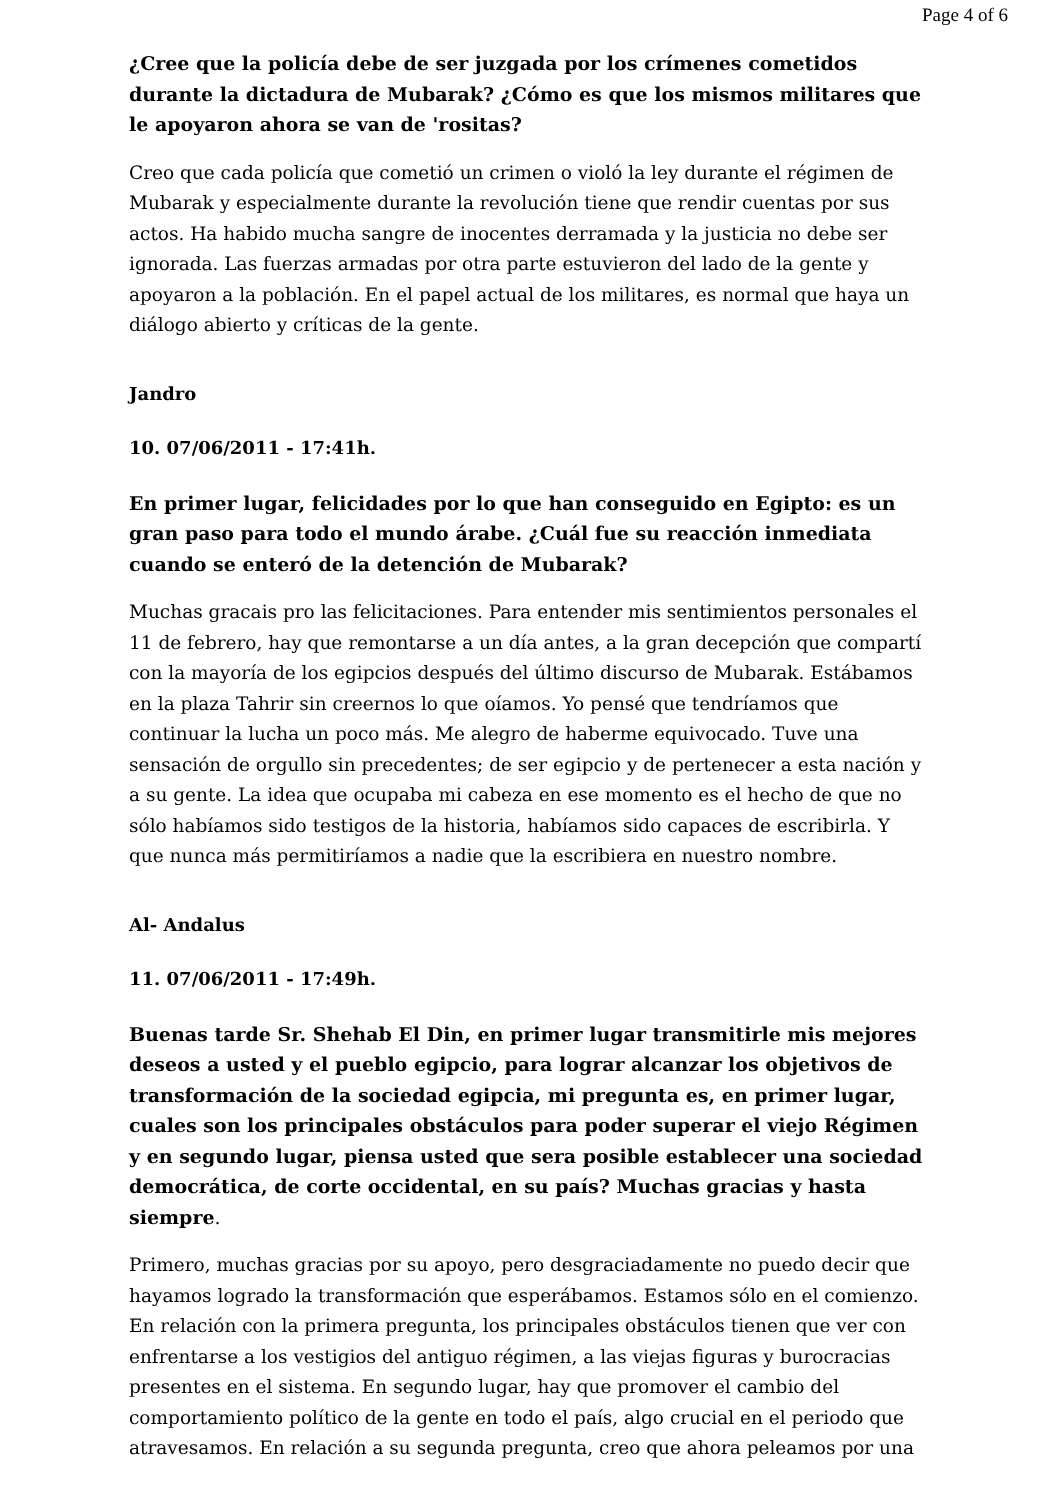Page 4 of 6
¿Cree que la policía debe de ser juzgada por los crímenes cometidos durante la dictadura de Mubarak? ¿Cómo es que los mismos militares que le apoyaron ahora se van de 'rositas?
Creo que cada policía que cometió un crimen o violó la ley durante el régimen de Mubarak y especialmente durante la revolución tiene que rendir cuentas por sus actos. Ha habido mucha sangre de inocentes derramada y la justicia no debe ser ignorada. Las fuerzas armadas por otra parte estuvieron del lado de la gente y apoyaron a la población. En el papel actual de los militares, es normal que haya un diálogo abierto y críticas de la gente.
Jandro
10. 07/06/2011 - 17:41h.
En primer lugar, felicidades por lo que han conseguido en Egipto: es un gran paso para todo el mundo árabe. ¿Cuál fue su reacción inmediata cuando se enteró de la detención de Mubarak?
Muchas gracais pro las felicitaciones. Para entender mis sentimientos personales el 11 de febrero, hay que remontarse a un día antes, a la gran decepción que compartí con la mayoría de los egipcios después del último discurso de Mubarak. Estábamos en la plaza Tahrir sin creernos lo que oíamos. Yo pensé que tendríamos que continuar la lucha un poco más. Me alegro de haberme equivocado. Tuve una sensación de orgullo sin precedentes; de ser egipcio y de pertenecer a esta nación y a su gente. La idea que ocupaba mi cabeza en ese momento es el hecho de que no sólo habíamos sido testigos de la historia, habíamos sido capaces de escribirla. Y que nunca más permitiríamos a nadie que la escribiera en nuestro nombre.
Al- Andalus
11. 07/06/2011 - 17:49h.
Buenas tarde Sr. Shehab El Din, en primer lugar transmitirle mis mejores deseos a usted y el pueblo egipcio, para lograr alcanzar los objetivos de transformación de la sociedad egipcia, mi pregunta es, en primer lugar, cuales son los principales obstáculos para poder superar el viejo Régimen y en segundo lugar, piensa usted que sera posible establecer una sociedad democrática, de corte occidental, en su país? Muchas gracias y hasta siempre.
Primero, muchas gracias por su apoyo, pero desgraciadamente no puedo decir que hayamos logrado la transformación que esperábamos. Estamos sólo en el comienzo. En relación con la primera pregunta, los principales obstáculos tienen que ver con enfrentarse a los vestigios del antiguo régimen, a las viejas figuras y burocracias presentes en el sistema. En segundo lugar, hay que promover el cambio del comportamiento político de la gente en todo el país, algo crucial en el periodo que atravesamos. En relación a su segunda pregunta, creo que ahora peleamos por una